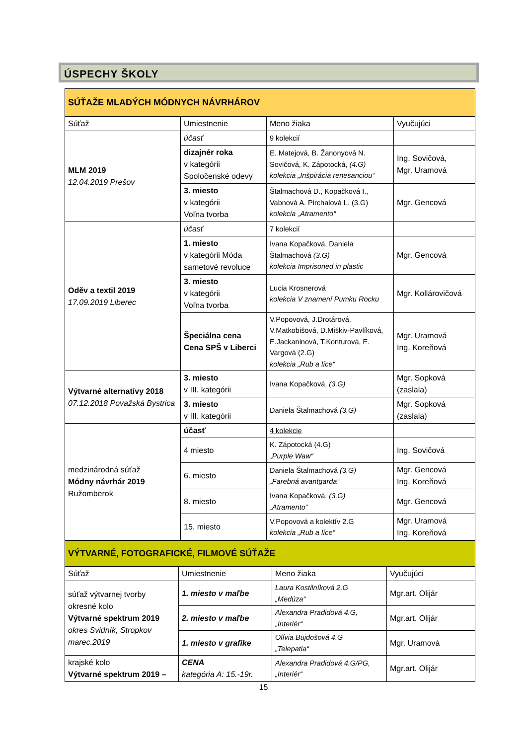ÚSPECHY ŠKOLY
| SÚŤAŽE MLADÝCH MÓDNYCH NÁVRHÁROV | | | |
| Súťaž | Umiestnenie | Meno žiaka | Vyučujúci |
| MLM 2019 12.04.2019 Prešov | účasť | 9 kolekcií | |
| | dizajnér roka v kategórii Spoločenské odevy | E. Matejová, B. Žanonyová N. Sovičová, K. Zápotocká, (4.G) kolekcia „Inšpirácia renesanciou“ | Ing. Sovičová, Mgr. Uramová |
| | 3. miesto v kategórii Voľna tvorba | Štalmachová D., Kopačková I., Vabnová A. Pirchalová L. (3.G) kolekcia „Atramento“ | Mgr. Gencová |
| Oděv a textil 2019 17.09.2019 Liberec | účasť | 7 kolekcií | |
| | 1. miesto v kategórii Móda sametové revoluce | Ivana Kopačková, Daniela Štalmachová (3.G) kolekcia Imprisoned in plastic | Mgr. Gencová |
| | 3. miesto v kategórii Voľna tvorba | Lucia Krosnerová kolekcia V znamení Pumku Rocku | Mgr. Kollárovičová |
| | Špeciálna cena Cena SPŠ v Liberci | V.Popovová, J.Drotárová, V.Matkobišová, D.Miškiv-Pavlíková, E.Jackaninová, T.Konturová, E. Vargová (2.G) kolekcia „Rub a líce“ | Mgr. Uramová Ing. Koreňová |
| Výtvarné alternatívy 2018 07.12.2018 Považská Bystrica | 3. miesto v III. kategórii | Ivana Kopačková, (3.G) | Mgr. Sopková (zaslala) |
| | 3. miesto v III. kategórii | Daniela Štalmachová (3.G) | Mgr. Sopková (zaslala) |
| medzinárodná súťaž Módny návrhár 2019 Ružomberok | účasť | 4 kolekcie | |
| | 4 miesto | K. Zápotocká (4.G) „Purple Waw“ | Ing. Sovičová |
| | 6. miesto | Daniela Štalmachová (3.G) „Farebná avantgarda“ | Mgr. Gencová Ing. Koreňová |
| | 8. miesto | Ivana Kopačková, (3.G) „Atramento“ | Mgr. Gencová |
| | 15. miesto | V.Popovová a kolektív 2.G kolekcia „Rub a líce“ | Mgr. Uramová Ing. Koreňová |
| VÝTVARNÉ, FOTOGRAFICKÉ, FILMOVÉ SÚŤAŽE | | | |
| Súťaž | Umiestnenie | Meno žiaka | Vyučujúci |
| súťaž výtvarnej tvorby okresné kolo Výtvarné spektrum 2019 okres Svidník, Stropkov marec.2019 | 1. miesto v maľbe | Laura Kostilníková 2.G „Medúza“ | Mgr.art. Olijár |
| | 2. miesto v maľbe | Alexandra Pradidová 4.G, „Interiér“ | Mgr.art. Olijár |
| | 1. miesto v grafike | Olívia Bujdošová 4.G „Telepatia“ | Mgr. Uramová |
| krajské kolo Výtvarné spektrum 2019 – | CENA kategória A: 15.-19r. | Alexandra Pradidová 4.G/PG, „Interiér“ | Mgr.art. Olijár |
15